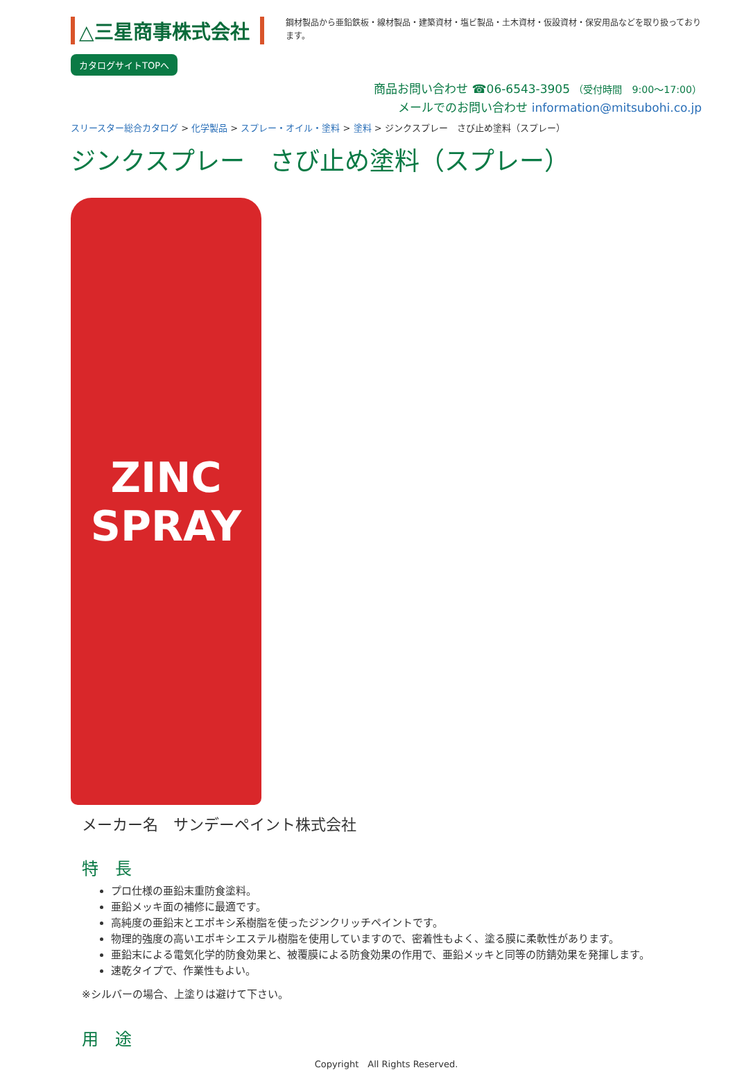△三星商事株式会社
カタログサイトTOPへ
鋼材製品から亜鉛鉄板・線材製品・建築資材・塩ビ製品・土木資材・仮設資材・保安用品などを取り扱っております。
商品お問い合わせ ☎06-6543-3905 （受付時間　9:00〜17:00）
メールでのお問い合わせ information@mitsubohi.co.jp
スリースター総合カタログ > 化学製品 > スプレー・オイル・塗料 > 塗料 > ジンクスプレー　さび止め塗料（スプレー）
ジンクスプレー　さび止め塗料（スプレー）
ZINC
SPRAY
メーカー名　サンデーペイント株式会社
特　長
プロ仕様の亜鉛末重防食塗料。
亜鉛メッキ面の補修に最適です。
高純度の亜鉛末とエポキシ系樹脂を使ったジンクリッチペイントです。
物理的強度の高いエポキシエステル樹脂を使用していますので、密着性もよく、塗る膜に柔軟性があります。
亜鉛末による電気化学的防食効果と、被覆膜による防食効果の作用で、亜鉛メッキと同等の防錆効果を発揮します。
速乾タイプで、作業性もよい。
※シルバーの場合、上塗りは避けて下さい。
用　途
Copyright　All Rights Reserved.